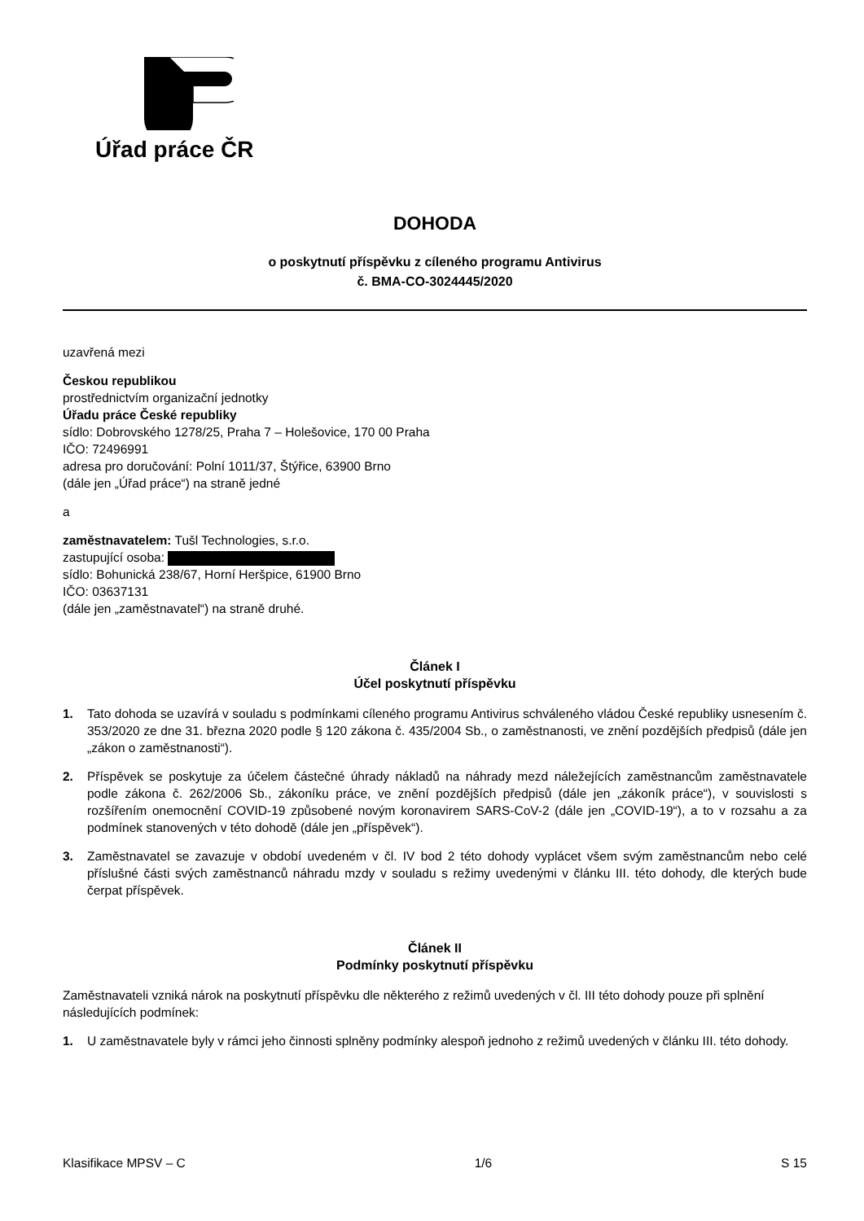Úřad práce ČR
DOHODA
o poskytnutí příspěvku z cíleného programu Antivirus
č. BMA-CO-3024445/2020
uzavřená mezi
Českou republikou
prostřednictvím organizační jednotky
Úřadu práce České republiky
sídlo: Dobrovského 1278/25, Praha 7 – Holešovice, 170 00 Praha
IČO: 72496991
adresa pro doručování: Polní 1011/37, Štýřice, 63900 Brno
(dále jen „Úřad práce“) na straně jedné
a
zaměstnavatelem: Tušl Technologies, s.r.o.
zastupující osoba:
sídlo: Bohunická 238/67, Horní Heršpice, 61900 Brno
IČO: 03637131
(dále jen „zaměstnavatel“) na straně druhé.
Článek I
Účel poskytnutí příspěvku
1. Tato dohoda se uzavírá v souladu s podmínkami cíleného programu Antivirus schváleného vládou České republiky usnesením č. 353/2020 ze dne 31. března 2020 podle § 120 zákona č. 435/2004 Sb., o zaměstnanosti, ve znění pozdějších předpisů (dále jen „zákon o zaměstnanosti“).
2. Příspěvek se poskytuje za účelem částečné úhrady nákladů na náhrady mezd náležejících zaměstnancům zaměstnavatele podle zákona č. 262/2006 Sb., zákoníku práce, ve znění pozdějších předpisů (dále jen „zákoník práce“), v souvislosti s rozšířením onemocnění COVID-19 způsobené novým koronavirem SARS-CoV-2 (dále jen „COVID-19“), a to v rozsahu a za podmínek stanovených v této dohodě (dále jen „příspěvek“).
3. Zaměstnavatel se zavazuje v období uvedeném v čl. IV bod 2 této dohody vyplácet všem svým zaměstnancům nebo celé příslušné části svých zaměstnanců náhradu mzdy v souladu s režimy uvedenými v článku III. této dohody, dle kterých bude čerpat příspěvek.
Článek II
Podmínky poskytnutí příspěvku
Zaměstnavateli vzniká nárok na poskytnutí příspěvku dle některého z režimů uvedených v čl. III této dohody pouze při splnění následujících podmínek:
1. U zaměstnavatele byly v rámci jeho činnosti splněny podmínky alespoň jednoho z režimů uvedených v článku III. této dohody.
Klasifikace MPSV – C 1/6 S 15